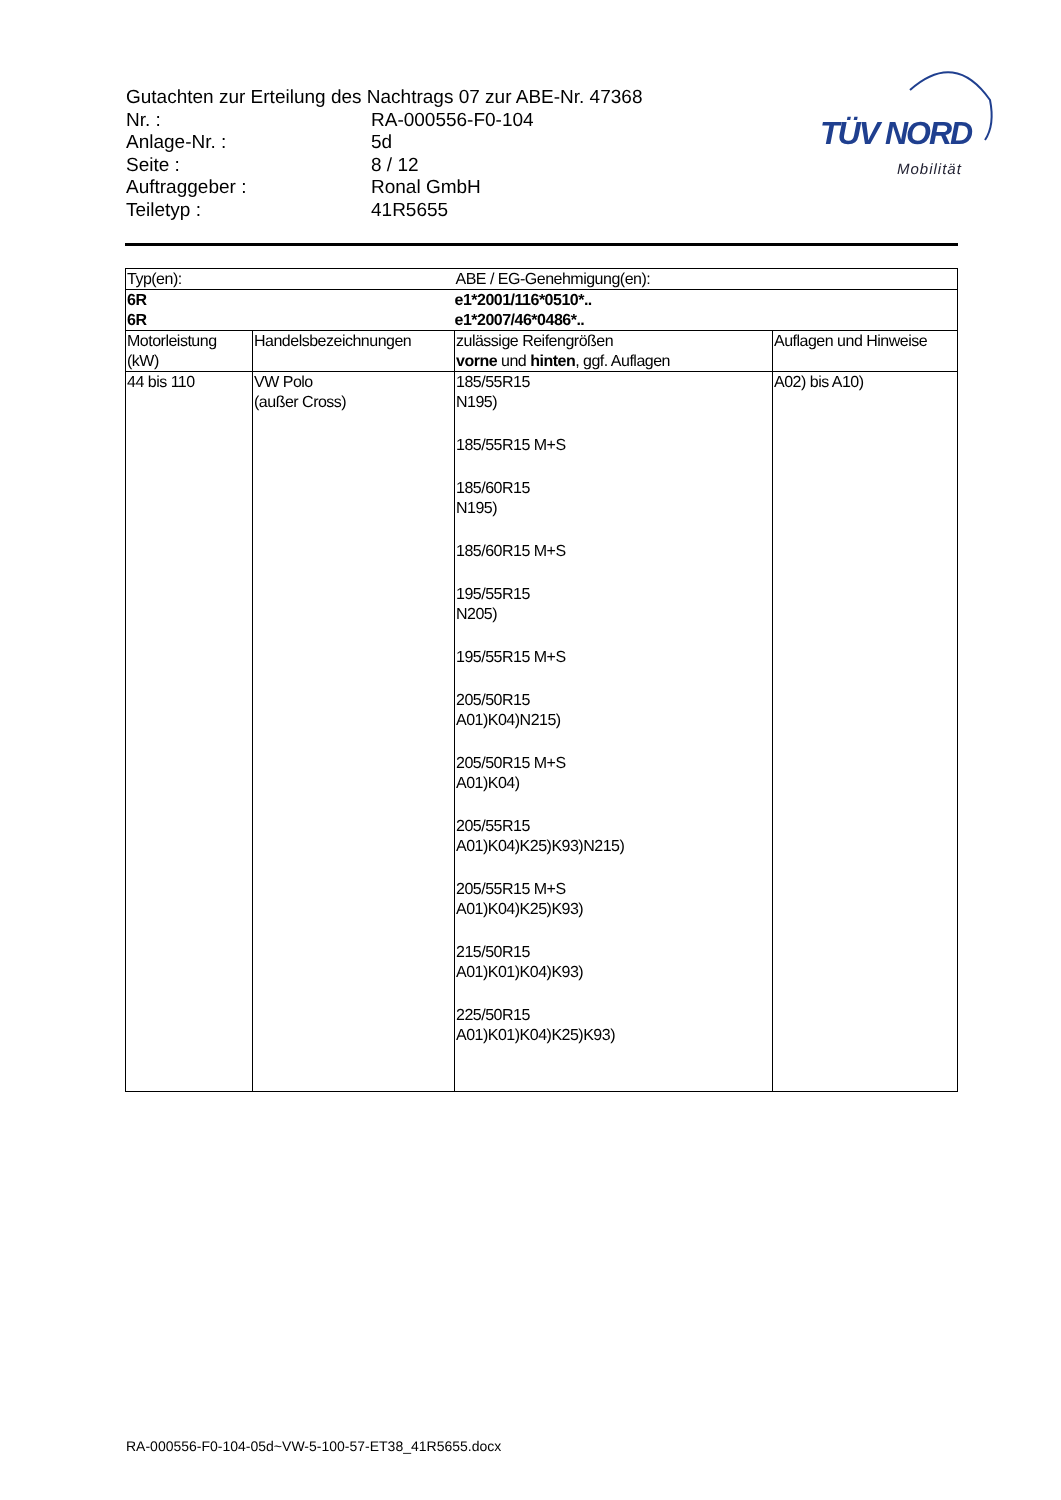Gutachten zur Erteilung des Nachtrags 07 zur ABE-Nr. 47368
Nr. : RA-000556-F0-104
Anlage-Nr. : 5d
Seite : 8 / 12
Auftraggeber : Ronal GmbH
Teiletyp : 41R5655
TÜV NORD
Mobilität
| Typ(en): | | ABE / EG-Genehmigung(en): | |
| 6R 6R | | e1*2001/116*0510*.. e1*2007/46*0486*.. | |
| Motorleistung (kW) | Handelsbezeichnungen | zulässige Reifengrößen vorne und hinten , ggf. Auflagen | Auflagen und Hinweise |
| 44 bis 110 | VW Polo (außer Cross) | 185/55R15 N195) 185/55R15 M+S 185/60R15 N195) 185/60R15 M+S 195/55R15 N205) 195/55R15 M+S 205/50R15 A01)K04)N215) 205/50R15 M+S A01)K04) 205/55R15 A01)K04)K25)K93)N215) 205/55R15 M+S A01)K04)K25)K93) 215/50R15 A01)K01)K04)K93) 225/50R15 A01)K01)K04)K25)K93) | A02) bis A10) |
RA-000556-F0-104-05d~VW-5-100-57-ET38_41R5655.docx